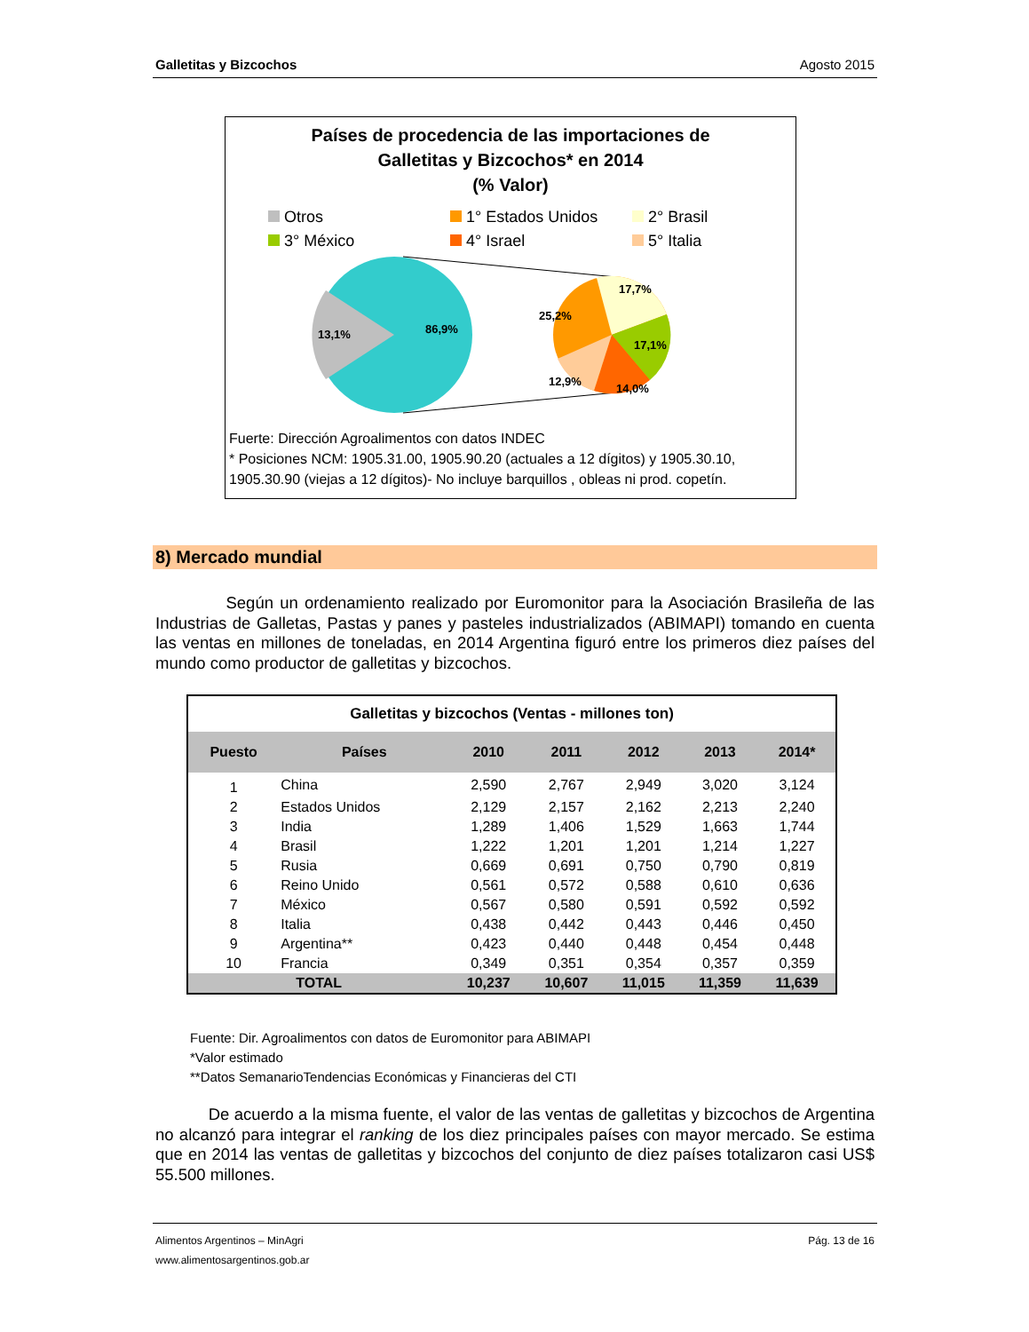Galletitas y Bizcochos Agosto 2015
Países de procedencia de las importaciones de
Galletitas y Bizcochos* en 2014
(% Valor)
Otros 1° Estados Unidos 2° Brasil 3° México 4° Israel 5° Italia
13,1%
86,9%
17,7%
25,2%
17,1%
12,9%
14,0%
Fuerte: Dirección Agroalimentos con datos INDEC
* Posiciones NCM: 1905.31.00, 1905.90.20 (actuales a 12 dígitos) y 1905.30.10, 1905.30.90 (viejas a 12 dígitos)- No incluye barquillos , obleas ni prod. copetín.
8) Mercado mundial
Según un ordenamiento realizado por Euromonitor para la Asociación Brasileña de las Industrias de Galletas, Pastas y panes y pasteles industrializados (ABIMAPI) tomando en cuenta las ventas en millones de toneladas, en 2014 Argentina figuró entre los primeros diez países del mundo como productor de galletitas y bizcochos.
| Galletitas y bizcochos (Ventas - millones ton) | | | | | | |
| --- | --- | --- | --- | --- | --- | --- |
| Puesto | Países | 2010 | 2011 | 2012 | 2013 | 2014* |
| 1 | China | 2,590 | 2,767 | 2,949 | 3,020 | 3,124 |
| 2 | Estados Unidos | 2,129 | 2,157 | 2,162 | 2,213 | 2,240 |
| 3 | India | 1,289 | 1,406 | 1,529 | 1,663 | 1,744 |
| 4 | Brasil | 1,222 | 1,201 | 1,201 | 1,214 | 1,227 |
| 5 | Rusia | 0,669 | 0,691 | 0,750 | 0,790 | 0,819 |
| 6 | Reino Unido | 0,561 | 0,572 | 0,588 | 0,610 | 0,636 |
| 7 | México | 0,567 | 0,580 | 0,591 | 0,592 | 0,592 |
| 8 | Italia | 0,438 | 0,442 | 0,443 | 0,446 | 0,450 |
| 9 | Argentina** | 0,423 | 0,440 | 0,448 | 0,454 | 0,448 |
| 10 | Francia | 0,349 | 0,351 | 0,354 | 0,357 | 0,359 |
| TOTAL | | 10,237 | 10,607 | 11,015 | 11,359 | 11,639 |
Fuente: Dir. Agroalimentos con datos de Euromonitor para ABIMAPI
*Valor estimado
**Datos SemanarioTendencias Económicas y Financieras del CTI
De acuerdo a la misma fuente, el valor de las ventas de galletitas y bizcochos de Argentina no alcanzó para integrar el ranking de los diez principales países con mayor mercado. Se estima que en 2014 las ventas de galletitas y bizcochos del conjunto de diez países totalizaron casi US$ 55.500 millones.
Alimentos Argentinos – MinAgri Pág. 13 de 16
www.alimentosargentinos.gob.ar